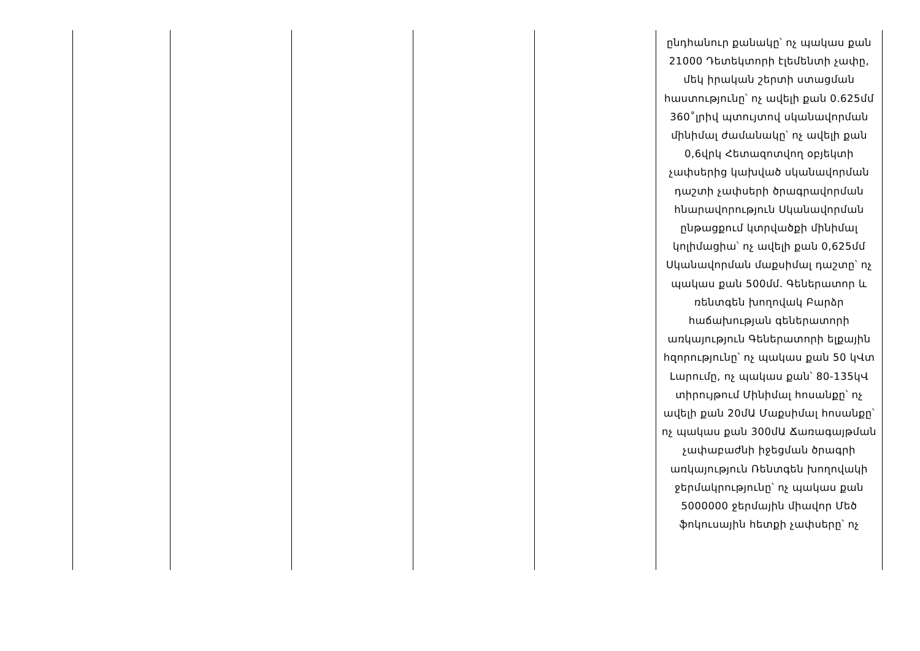| | | | | | ընդհանուր քանակը՝ ոչ պակաս քան 21000 Դետեկտորի էլեմենտի չափը, մեկ իրական շերտի ստացման հաստությունը՝ ոչ ավելի քան 0.625մմ 360˚լրիվ պտույտով սկանավորման մինիմալ ժամանակը՝ ոչ ավելի քան 0,6վրկ Հետազոտվող օբյեկտի չափսերից կախված սկանավորման դաշտի չափսերի ծրագրավորման հնարավորություն Սկանավորման ընթացքում կտրվածքի մինիմալ կոլիմացիա՝ ոչ ավելի քան 0,625մմ Սկանավորման մաքսիմալ դաշտը՝ ոչ պակաս քան 500մմ. Գեներատոր և ռենտգեն խողովակ Բարձր հաճախության գեներատորի առկայություն Գեներատորի ելքային հզորությունը՝ ոչ պակաս քան 50 կՎտ Լարումը, ոչ պակաս քան՝ 80-135կՎ տիրույթում Մինիմալ հոսանքը՝ ոչ ավելի քան 20մԱ Մաքսիմալ հոսանքը՝ ոչ պակաս քան 300մԱ Ճառագայթման չափաբաժնի իջեցման ծրագրի առկայություն Ռենտգեն խողովակի ջերմակրությունը՝ ոչ պակաս քան 5000000 ջերմային միավոր Մեծ ֆոկուսային հետքի չափսերը՝ ոչ |